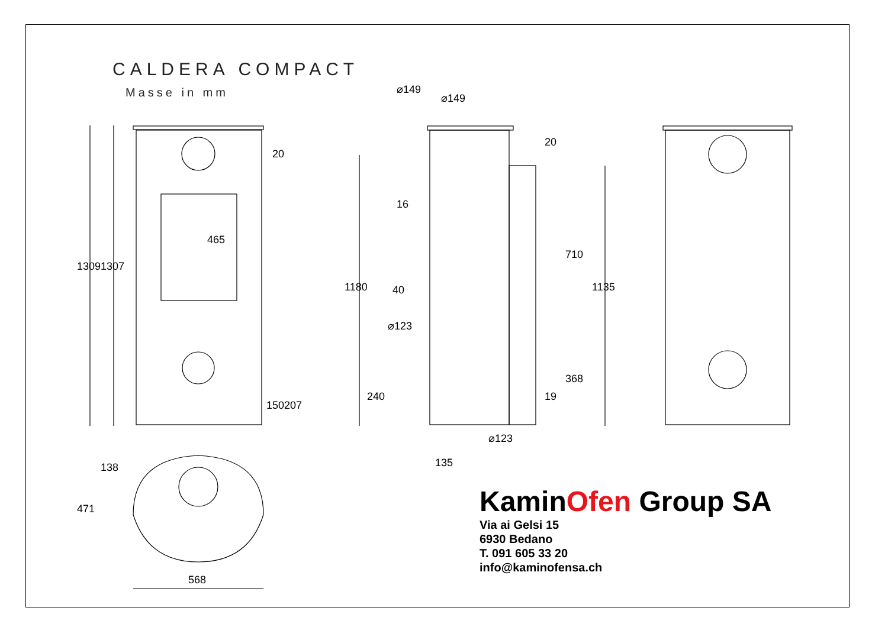CALDERA COMPACT
Masse in mm
1309 1307
465
20
150 207
138
471
568
⌀149
⌀149
16
1180 40
⌀123
240
⌀123
135
20
710
1135
19
368
KaminOfen Group SA
Via ai Gelsi 15
6930 Bedano
T. 091 605 33 20
info@kaminofensa.ch